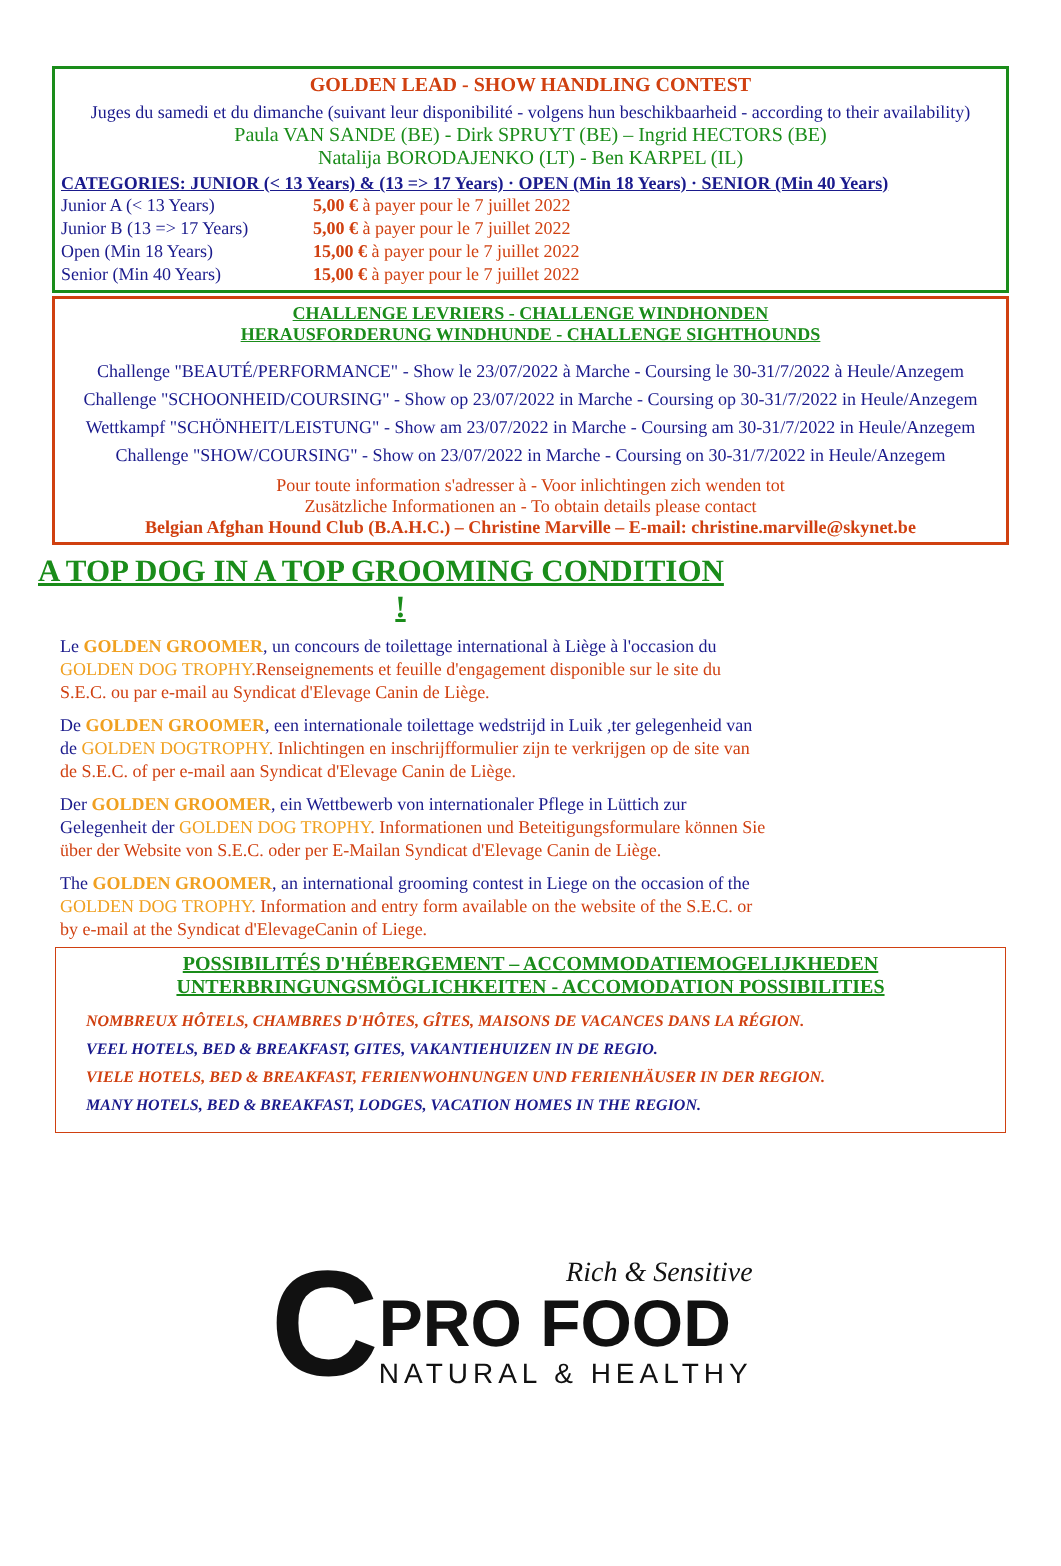GOLDEN LEAD - SHOW HANDLING CONTEST
Juges du samedi et du dimanche (suivant leur disponibilité - volgens hun beschikbaarheid - according to their availability)
Paula VAN SANDE (BE) - Dirk SPRUYT (BE) – Ingrid HECTORS (BE)
Natalija BORODAJENKO (LT) - Ben KARPEL (IL)
CATEGORIES: JUNIOR (< 13 Years) & (13 => 17 Years) · OPEN (Min 18 Years) · SENIOR (Min 40 Years)
| Junior A (< 13 Years) | 5,00 € à payer pour le 7 juillet 2022 |
| Junior B (13 => 17 Years) | 5,00 € à payer pour le 7 juillet 2022 |
| Open (Min 18 Years) | 15,00 € à payer pour le 7 juillet 2022 |
| Senior (Min 40 Years) | 15,00 € à payer pour le 7 juillet 2022 |
CHALLENGE LEVRIERS - CHALLENGE WINDHONDEN
HERAUSFORDERUNG WINDHUNDE - CHALLENGE SIGHTHOUNDS
Challenge "BEAUTÉ/PERFORMANCE" - Show le 23/07/2022 à Marche - Coursing le 30-31/7/2022 à Heule/Anzegem
Challenge "SCHOONHEID/COURSING" - Show op 23/07/2022 in Marche - Coursing op 30-31/7/2022 in Heule/Anzegem
Wettkampf "SCHÖNHEIT/LEISTUNG" - Show am 23/07/2022 in Marche - Coursing am 30-31/7/2022 in Heule/Anzegem
Challenge "SHOW/COURSING" - Show on 23/07/2022 in Marche - Coursing on 30-31/7/2022 in Heule/Anzegem
Pour toute information s'adresser à - Voor inlichtingen zich wenden tot
Zusätzliche Informationen an - To obtain details please contact
Belgian Afghan Hound Club (B.A.H.C.) – Christine Marville – E-mail: christine.marville@skynet.be
A TOP DOG IN A TOP GROOMING CONDITION
!
Le GOLDEN GROOMER, un concours de toilettage international à Liège à l'occasion du GOLDEN DOG TROPHY.Renseignements et feuille d'engagement disponible sur le site du S.E.C. ou par e-mail au Syndicat d'Elevage Canin de Liège.
De GOLDEN GROOMER, een internationale toilettage wedstrijd in Luik ,ter gelegenheid van de GOLDEN DOGTROPHY. Inlichtingen en inschrijfformulier zijn te verkrijgen op de site van de S.E.C. of per e-mail aan Syndicat d'Elevage Canin de Liège.
Der GOLDEN GROOMER, ein Wettbewerb von internationaler Pflege in Lüttich zur Gelegenheit der GOLDEN DOG TROPHY. Informationen und Beteitigungsformulare können Sie über der Website von S.E.C. oder per E-Mailan Syndicat d'Elevage Canin de Liège.
The GOLDEN GROOMER, an international grooming contest in Liege on the occasion of the GOLDEN DOG TROPHY. Information and entry form available on the website of the S.E.C. or by e-mail at the Syndicat d'ElevageCanin of Liege.
POSSIBILITÉS D'HÉBERGEMENT – ACCOMMODATIEMOGELIJKHEDEN
UNTERBRINGUNGSMÖGLICHKEITEN - ACCOMODATION POSSIBILITIES
NOMBREUX HÔTELS, CHAMBRES D'HÔTES, GÎTES, MAISONS DE VACANCES DANS LA RÉGION.
VEEL HOTELS, BED & BREAKFAST, GITES, VAKANTIEHUIZEN IN DE REGIO.
VIELE HOTELS, BED & BREAKFAST, FERIENWOHNUNGEN UND FERIENHÄUSER IN DER REGION.
MANY HOTELS, BED & BREAKFAST, LODGES, VACATION HOMES IN THE REGION.
C
Rich & Sensitive
PRO FOOD
NATURAL & HEALTHY